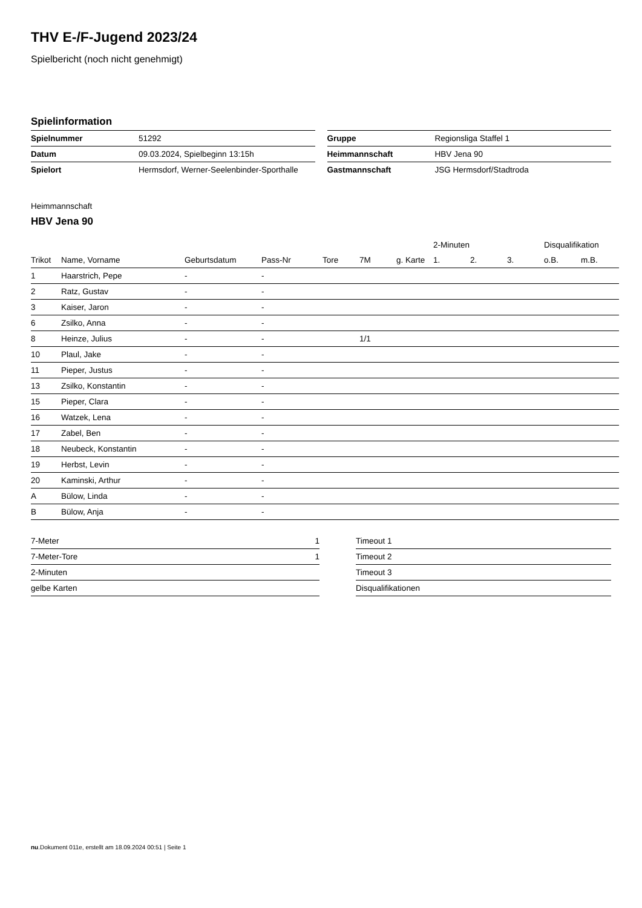THV E-/F-Jugend 2023/24
Spielbericht (noch nicht genehmigt)
Spielinformation
| Spielnummer | 51292 |
| Datum | 09.03.2024, Spielbeginn 13:15h |
| Spielort | Hermsdorf, Werner-Seelenbinder-Sporthalle |
| Gruppe | Regionsliga Staffel 1 |
| Heimmannschaft | HBV Jena 90 |
| Gastmannschaft | JSG Hermsdorf/Stadtroda |
Heimmannschaft
HBV Jena 90
| | | | | | | | 2-Minuten | | | Disqualifikation | |
| --- | --- | --- | --- | --- | --- | --- | --- | --- | --- | --- | --- |
| Trikot | Name, Vorname | Geburtsdatum | Pass-Nr | Tore | 7M | g. Karte | 1. | 2. | 3. | o.B. | m.B. |
| 1 | Haarstrich, Pepe | - | - | | | | | | | | |
| 2 | Ratz, Gustav | - | - | | | | | | | | |
| 3 | Kaiser, Jaron | - | - | | | | | | | | |
| 6 | Zsilko, Anna | - | - | | | | | | | | |
| 8 | Heinze, Julius | - | - | | 1/1 | | | | | | |
| 10 | Plaul, Jake | - | - | | | | | | | | |
| 11 | Pieper, Justus | - | - | | | | | | | | |
| 13 | Zsilko, Konstantin | - | - | | | | | | | | |
| 15 | Pieper, Clara | - | - | | | | | | | | |
| 16 | Watzek, Lena | - | - | | | | | | | | |
| 17 | Zabel, Ben | - | - | | | | | | | | |
| 18 | Neubeck, Konstantin | - | - | | | | | | | | |
| 19 | Herbst, Levin | - | - | | | | | | | | |
| 20 | Kaminski, Arthur | - | - | | | | | | | | |
| A | Bülow, Linda | - | - | | | | | | | | |
| B | Bülow, Anja | - | - | | | | | | | | |
| 7-Meter | 1 |
| 7-Meter-Tore | 1 |
| 2-Minuten | |
| gelbe Karten | |
| Timeout 1 |
| Timeout 2 |
| Timeout 3 |
| Disqualifikationen |
nu.Dokument 011e, erstellt am 18.09.2024 00:51 | Seite 1